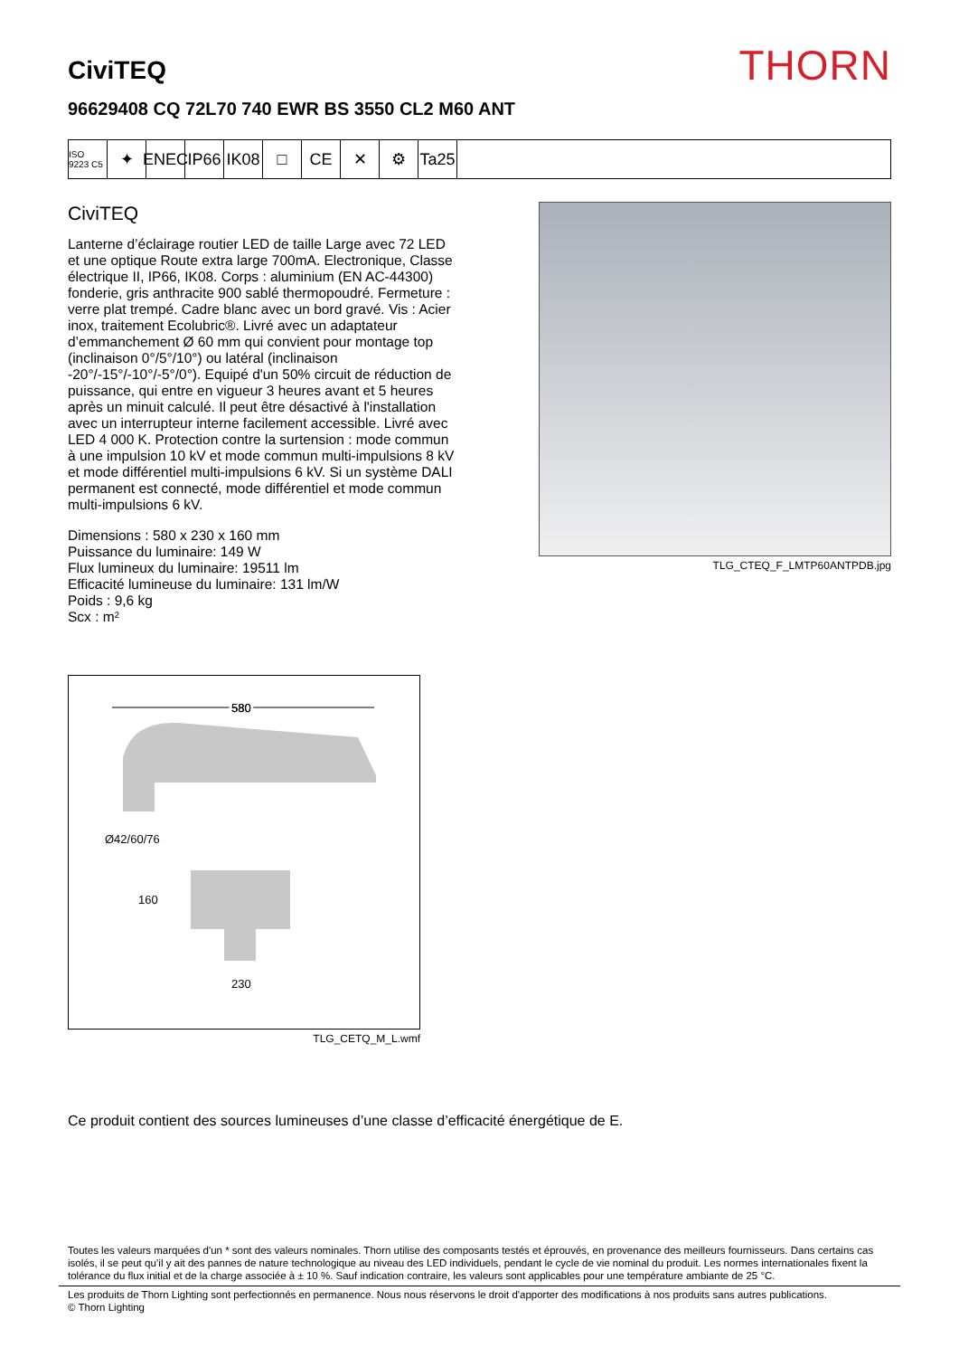CiviTEQ
THORN
96629408 CQ 72L70 740 EWR BS 3550 CL2 M60 ANT
ISO 9223 C5
✦ ENEC
IP66
IK08
□ CE ✕ ⚙ Ta25
CiviTEQ
Lanterne d’éclairage routier LED de taille Large avec 72 LED et une optique Route extra large 700mA. Electronique, Classe électrique II, IP66, IK08. Corps : aluminium (EN AC-44300) fonderie, gris anthracite 900 sablé thermopoudré. Fermeture : verre plat trempé. Cadre blanc avec un bord gravé. Vis : Acier inox, traitement Ecolubric®. Livré avec un adaptateur d’emmanchement Ø 60 mm qui convient pour montage top (inclinaison 0°/5°/10°) ou latéral (inclinaison -20°/-15°/-10°/-5°/0°). Equipé d'un 50% circuit de réduction de puissance, qui entre en vigueur 3 heures avant et 5 heures après un minuit calculé. Il peut être désactivé à l'installation avec un interrupteur interne facilement accessible. Livré avec LED 4 000 K. Protection contre la surtension : mode commun à une impulsion 10 kV et mode commun multi-impulsions 8 kV et mode différentiel multi-impulsions 6 kV. Si un système DALI permanent est connecté, mode différentiel et mode commun multi-impulsions 6 kV.
Dimensions : 580 x 230 x 160 mm
Puissance du luminaire: 149 W
Flux lumineux du luminaire: 19511 lm
Efficacité lumineuse du luminaire: 131 lm/W
Poids : 9,6 kg
Scx : m²
TLG_CTEQ_F_LMTP60ANTPDB.jpg
580
580
Ø42/60/76
160
230
TLG_CETQ_M_L.wmf
Ce produit contient des sources lumineuses d’une classe d’efficacité énergétique de E.
Toutes les valeurs marquées d'un * sont des valeurs nominales. Thorn utilise des composants testés et éprouvés, en provenance des meilleurs fournisseurs. Dans certains cas isolés, il se peut qu’il y ait des pannes de nature technologique au niveau des LED individuels, pendant le cycle de vie nominal du produit. Les normes internationales fixent la tolérance du flux initial et de la charge associée à ± 10 %. Sauf indication contraire, les valeurs sont applicables pour une température ambiante de 25 °C.
Les produits de Thorn Lighting sont perfectionnés en permanence. Nous nous réservons le droit d'apporter des modifications à nos produits sans autres publications.
© Thorn Lighting